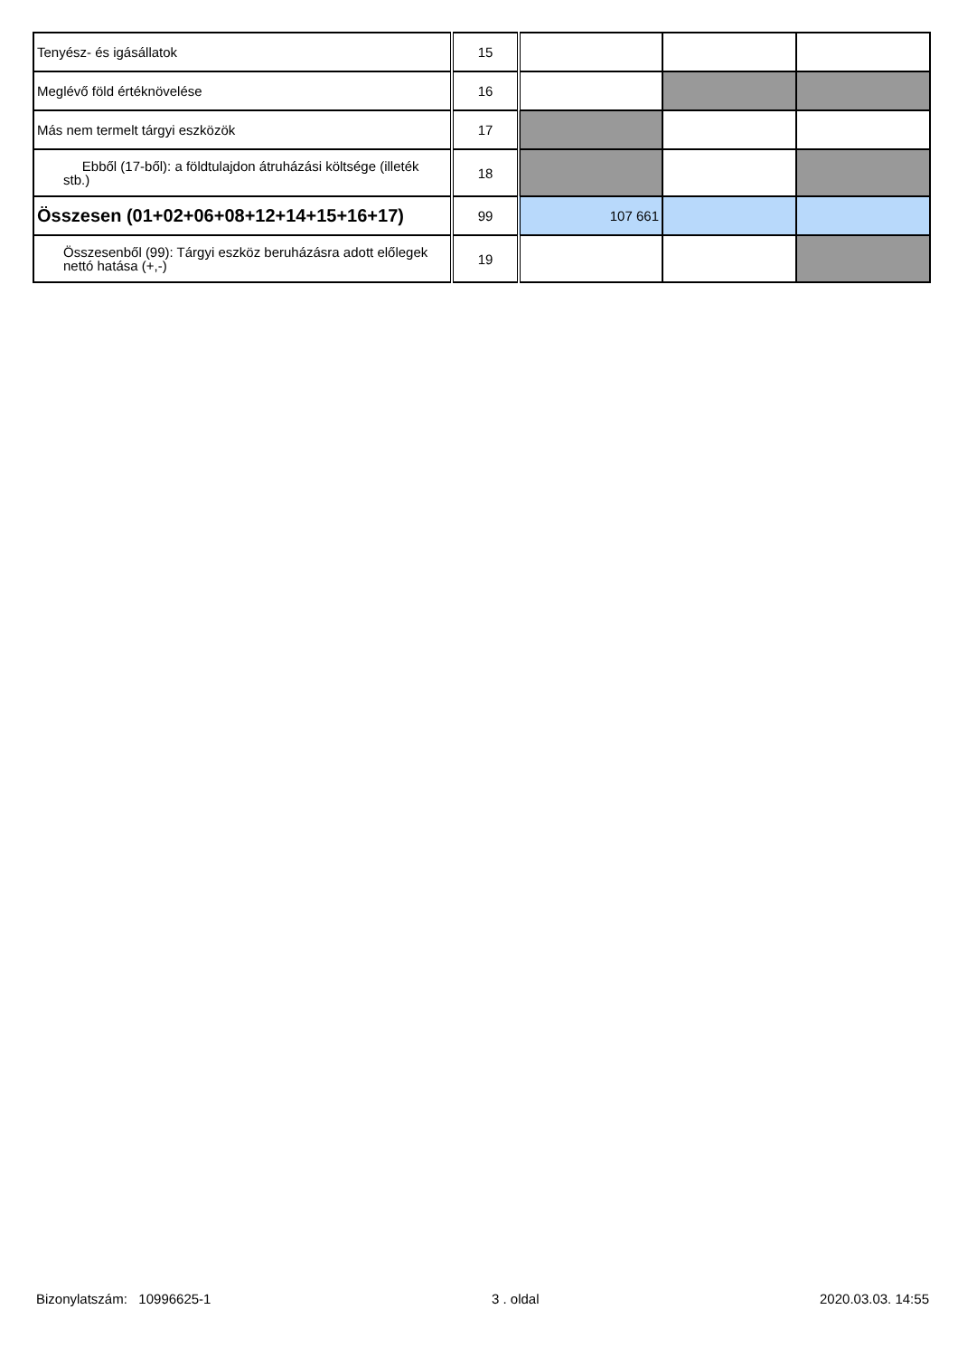| Tenyész- és igásállatok | 15 | | | |
| Meglévő föld értéknövelése | 16 | | | |
| Más nem termelt tárgyi eszközök | 17 | | | |
| Ebből (17-ből): a földtulajdon átruházási költsége (illeték stb.) | 18 | | | |
| Összesen (01+02+06+08+12+14+15+16+17) | 99 | 107 661 | | |
| Összesenből (99): Tárgyi eszköz beruházásra adott előlegek nettó hatása (+,-) | 19 | | | |
Bizonylatszám: 10996625-1 3 . oldal 2020.03.03. 14:55